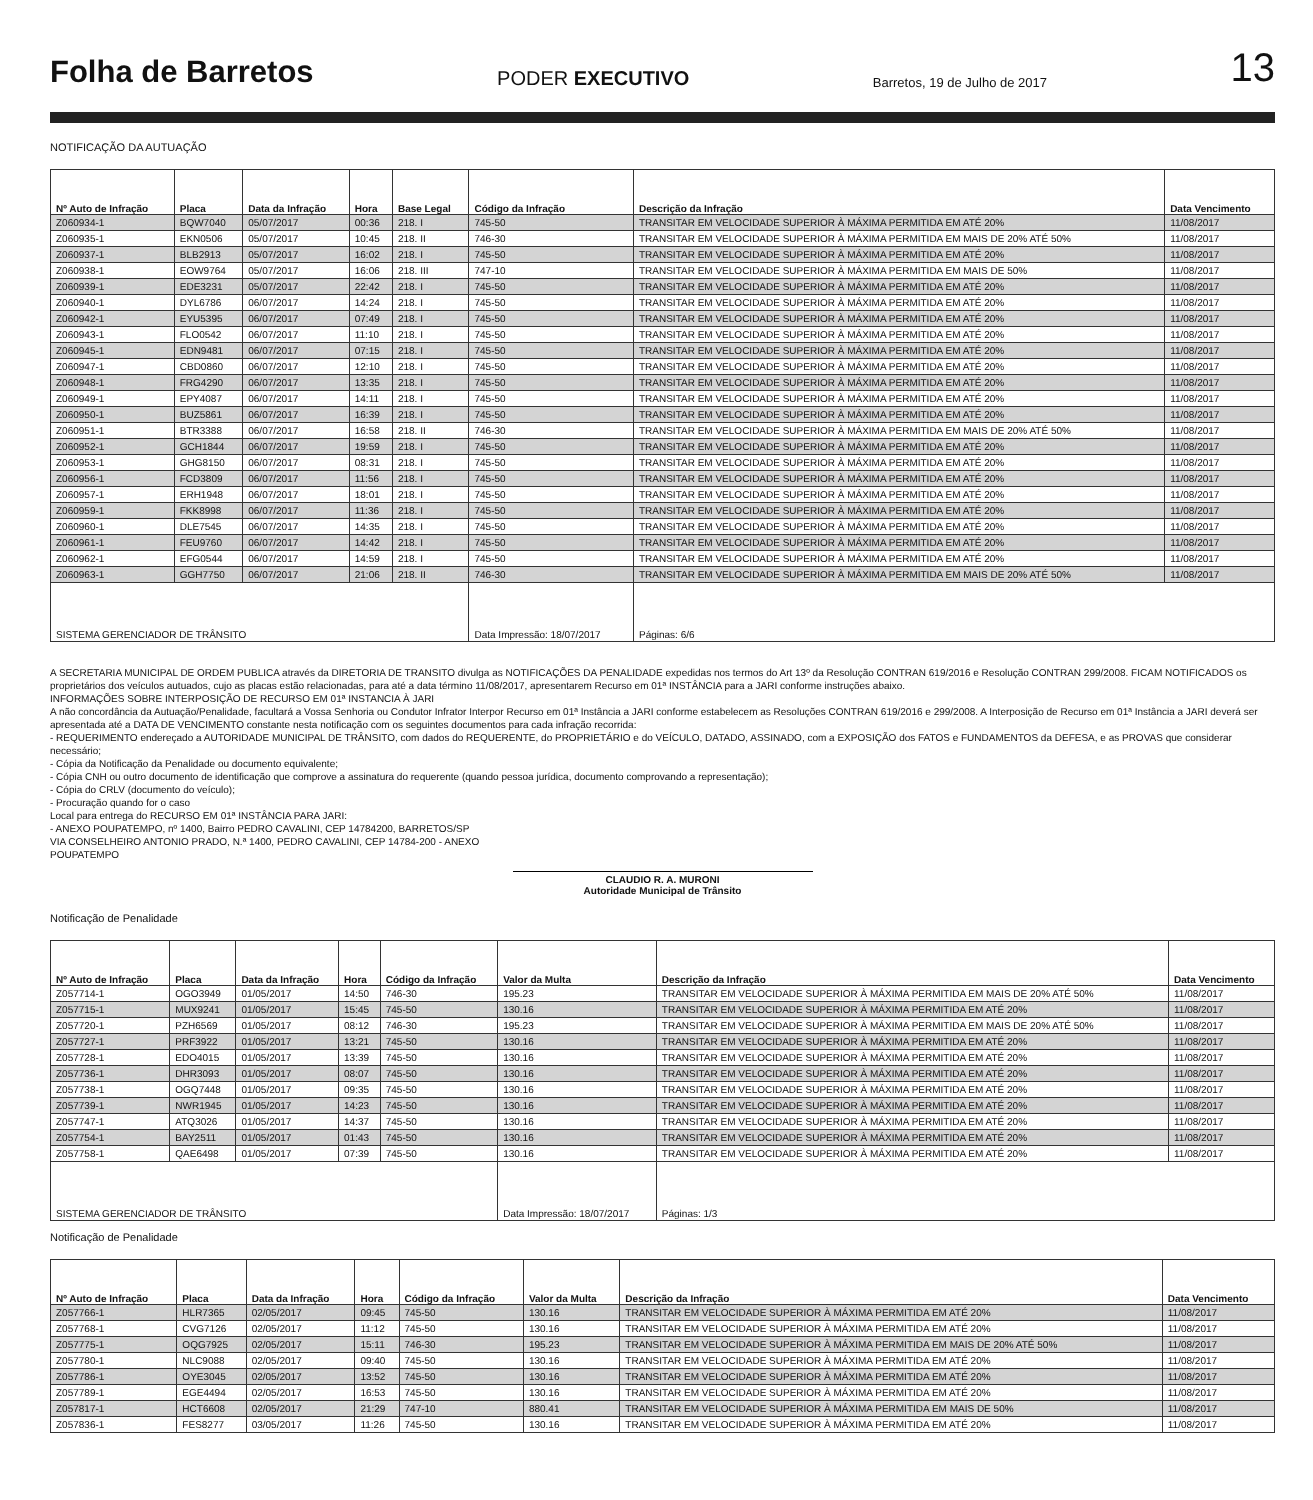Folha de Barretos PODER EXECUTIVO Barretos, 19 de Julho de 2017 13
NOTIFICAÇÃO DA AUTUAÇÃO
| Nº Auto de Infração | Placa | Data da Infração | Hora | Base Legal | Código da Infração | Descrição da Infração | Data Vencimento |
| --- | --- | --- | --- | --- | --- | --- | --- |
| Z060934-1 | BQW7040 | 05/07/2017 | 00:36 | 218. I | 745-50 | TRANSITAR EM VELOCIDADE SUPERIOR À MÁXIMA PERMITIDA EM ATÉ 20% | 11/08/2017 |
| Z060935-1 | EKN0506 | 05/07/2017 | 10:45 | 218. II | 746-30 | TRANSITAR EM VELOCIDADE SUPERIOR À MÁXIMA PERMITIDA EM MAIS DE 20% ATÉ 50% | 11/08/2017 |
| Z060937-1 | BLB2913 | 05/07/2017 | 16:02 | 218. I | 745-50 | TRANSITAR EM VELOCIDADE SUPERIOR À MÁXIMA PERMITIDA EM ATÉ 20% | 11/08/2017 |
| Z060938-1 | EOW9764 | 05/07/2017 | 16:06 | 218. III | 747-10 | TRANSITAR EM VELOCIDADE SUPERIOR À MÁXIMA PERMITIDA EM MAIS DE 50% | 11/08/2017 |
| Z060939-1 | EDE3231 | 05/07/2017 | 22:42 | 218. I | 745-50 | TRANSITAR EM VELOCIDADE SUPERIOR À MÁXIMA PERMITIDA EM ATÉ 20% | 11/08/2017 |
| Z060940-1 | DYL6786 | 06/07/2017 | 14:24 | 218. I | 745-50 | TRANSITAR EM VELOCIDADE SUPERIOR À MÁXIMA PERMITIDA EM ATÉ 20% | 11/08/2017 |
| Z060942-1 | EYU5395 | 06/07/2017 | 07:49 | 218. I | 745-50 | TRANSITAR EM VELOCIDADE SUPERIOR À MÁXIMA PERMITIDA EM ATÉ 20% | 11/08/2017 |
| Z060943-1 | FLO0542 | 06/07/2017 | 11:10 | 218. I | 745-50 | TRANSITAR EM VELOCIDADE SUPERIOR À MÁXIMA PERMITIDA EM ATÉ 20% | 11/08/2017 |
| Z060945-1 | EDN9481 | 06/07/2017 | 07:15 | 218. I | 745-50 | TRANSITAR EM VELOCIDADE SUPERIOR À MÁXIMA PERMITIDA EM ATÉ 20% | 11/08/2017 |
| Z060947-1 | CBD0860 | 06/07/2017 | 12:10 | 218. I | 745-50 | TRANSITAR EM VELOCIDADE SUPERIOR À MÁXIMA PERMITIDA EM ATÉ 20% | 11/08/2017 |
| Z060948-1 | FRG4290 | 06/07/2017 | 13:35 | 218. I | 745-50 | TRANSITAR EM VELOCIDADE SUPERIOR À MÁXIMA PERMITIDA EM ATÉ 20% | 11/08/2017 |
| Z060949-1 | EPY4087 | 06/07/2017 | 14:11 | 218. I | 745-50 | TRANSITAR EM VELOCIDADE SUPERIOR À MÁXIMA PERMITIDA EM ATÉ 20% | 11/08/2017 |
| Z060950-1 | BUZ5861 | 06/07/2017 | 16:39 | 218. I | 745-50 | TRANSITAR EM VELOCIDADE SUPERIOR À MÁXIMA PERMITIDA EM ATÉ 20% | 11/08/2017 |
| Z060951-1 | BTR3388 | 06/07/2017 | 16:58 | 218. II | 746-30 | TRANSITAR EM VELOCIDADE SUPERIOR À MÁXIMA PERMITIDA EM MAIS DE 20% ATÉ 50% | 11/08/2017 |
| Z060952-1 | GCH1844 | 06/07/2017 | 19:59 | 218. I | 745-50 | TRANSITAR EM VELOCIDADE SUPERIOR À MÁXIMA PERMITIDA EM ATÉ 20% | 11/08/2017 |
| Z060953-1 | GHG8150 | 06/07/2017 | 08:31 | 218. I | 745-50 | TRANSITAR EM VELOCIDADE SUPERIOR À MÁXIMA PERMITIDA EM ATÉ 20% | 11/08/2017 |
| Z060956-1 | FCD3809 | 06/07/2017 | 11:56 | 218. I | 745-50 | TRANSITAR EM VELOCIDADE SUPERIOR À MÁXIMA PERMITIDA EM ATÉ 20% | 11/08/2017 |
| Z060957-1 | ERH1948 | 06/07/2017 | 18:01 | 218. I | 745-50 | TRANSITAR EM VELOCIDADE SUPERIOR À MÁXIMA PERMITIDA EM ATÉ 20% | 11/08/2017 |
| Z060959-1 | FKK8998 | 06/07/2017 | 11:36 | 218. I | 745-50 | TRANSITAR EM VELOCIDADE SUPERIOR À MÁXIMA PERMITIDA EM ATÉ 20% | 11/08/2017 |
| Z060960-1 | DLE7545 | 06/07/2017 | 14:35 | 218. I | 745-50 | TRANSITAR EM VELOCIDADE SUPERIOR À MÁXIMA PERMITIDA EM ATÉ 20% | 11/08/2017 |
| Z060961-1 | FEU9760 | 06/07/2017 | 14:42 | 218. I | 745-50 | TRANSITAR EM VELOCIDADE SUPERIOR À MÁXIMA PERMITIDA EM ATÉ 20% | 11/08/2017 |
| Z060962-1 | EFG0544 | 06/07/2017 | 14:59 | 218. I | 745-50 | TRANSITAR EM VELOCIDADE SUPERIOR À MÁXIMA PERMITIDA EM ATÉ 20% | 11/08/2017 |
| Z060963-1 | GGH7750 | 06/07/2017 | 21:06 | 218. II | 746-30 | TRANSITAR EM VELOCIDADE SUPERIOR À MÁXIMA PERMITIDA EM MAIS DE 20% ATÉ 50% | 11/08/2017 |
| SISTEMA GERENCIADOR DE TRÂNSITO | | | | | Data Impressão: 18/07/2017 | Páginas: 6/6 | |
A SECRETARIA MUNICIPAL DE ORDEM PUBLICA através da DIRETORIA DE TRANSITO divulga as NOTIFICAÇÕES DA PENALIDADE expedidas nos termos do Art 13º da Resolução CONTRAN 619/2016 e Resolução CONTRAN 299/2008. FICAM NOTIFICADOS os proprietários dos veículos autuados, cujo as placas estão relacionadas, para até a data término 11/08/2017, apresentarem Recurso em 01ª INSTÂNCIA para a JARI conforme instruções abaixo.
INFORMAÇÕES SOBRE INTERPOSIÇÃO DE RECURSO EM 01ª INSTANCIA À JARI
A não concordância da Autuação/Penalidade, facultará a Vossa Senhoria ou Condutor Infrator Interpor Recurso em 01ª Instância a JARI conforme estabelecem as Resoluções CONTRAN 619/2016 e 299/2008. A Interposição de Recurso em 01ª Instância a JARI deverá ser apresentada até a DATA DE VENCIMENTO constante nesta notificação com os seguintes documentos para cada infração recorrida:
- REQUERIMENTO endereçado a AUTORIDADE MUNICIPAL DE TRÂNSITO, com dados do REQUERENTE, do PROPRIETÁRIO e do VEÍCULO, DATADO, ASSINADO, com a EXPOSIÇÃO dos FATOS e FUNDAMENTOS da DEFESA, e as PROVAS que considerar necessário;
- Cópia da Notificação da Penalidade ou documento equivalente;
- Cópia CNH ou outro documento de identificação que comprove a assinatura do requerente (quando pessoa jurídica, documento comprovando a representação);
- Cópia do CRLV (documento do veículo);
- Procuração quando for o caso
Local para entrega do RECURSO EM 01ª INSTÂNCIA PARA JARI:
- ANEXO POUPATEMPO, nº 1400, Bairro PEDRO CAVALINI, CEP 14784200, BARRETOS/SP
VIA CONSELHEIRO ANTONIO PRADO, N.ª 1400, PEDRO CAVALINI, CEP 14784-200 - ANEXO
POUPATEMPO
CLAUDIO R. A. MURONI
Autoridade Municipal de Trânsito
Notificação de Penalidade
| Nº Auto de Infração | Placa | Data da Infração | Hora | Código da Infração | Valor da Multa | Descrição da Infração | Data Vencimento |
| --- | --- | --- | --- | --- | --- | --- | --- |
| Z057714-1 | OGO3949 | 01/05/2017 | 14:50 | 746-30 | 195.23 | TRANSITAR EM VELOCIDADE SUPERIOR À MÁXIMA PERMITIDA EM MAIS DE 20% ATÉ 50% | 11/08/2017 |
| Z057715-1 | MUX9241 | 01/05/2017 | 15:45 | 745-50 | 130.16 | TRANSITAR EM VELOCIDADE SUPERIOR À MÁXIMA PERMITIDA EM ATÉ 20% | 11/08/2017 |
| Z057720-1 | PZH6569 | 01/05/2017 | 08:12 | 746-30 | 195.23 | TRANSITAR EM VELOCIDADE SUPERIOR À MÁXIMA PERMITIDA EM MAIS DE 20% ATÉ 50% | 11/08/2017 |
| Z057727-1 | PRF3922 | 01/05/2017 | 13:21 | 745-50 | 130.16 | TRANSITAR EM VELOCIDADE SUPERIOR À MÁXIMA PERMITIDA EM ATÉ 20% | 11/08/2017 |
| Z057728-1 | EDO4015 | 01/05/2017 | 13:39 | 745-50 | 130.16 | TRANSITAR EM VELOCIDADE SUPERIOR À MÁXIMA PERMITIDA EM ATÉ 20% | 11/08/2017 |
| Z057736-1 | DHR3093 | 01/05/2017 | 08:07 | 745-50 | 130.16 | TRANSITAR EM VELOCIDADE SUPERIOR À MÁXIMA PERMITIDA EM ATÉ 20% | 11/08/2017 |
| Z057738-1 | OGQ7448 | 01/05/2017 | 09:35 | 745-50 | 130.16 | TRANSITAR EM VELOCIDADE SUPERIOR À MÁXIMA PERMITIDA EM ATÉ 20% | 11/08/2017 |
| Z057739-1 | NWR1945 | 01/05/2017 | 14:23 | 745-50 | 130.16 | TRANSITAR EM VELOCIDADE SUPERIOR À MÁXIMA PERMITIDA EM ATÉ 20% | 11/08/2017 |
| Z057747-1 | ATQ3026 | 01/05/2017 | 14:37 | 745-50 | 130.16 | TRANSITAR EM VELOCIDADE SUPERIOR À MÁXIMA PERMITIDA EM ATÉ 20% | 11/08/2017 |
| Z057754-1 | BAY2511 | 01/05/2017 | 01:43 | 745-50 | 130.16 | TRANSITAR EM VELOCIDADE SUPERIOR À MÁXIMA PERMITIDA EM ATÉ 20% | 11/08/2017 |
| Z057758-1 | QAE6498 | 01/05/2017 | 07:39 | 745-50 | 130.16 | TRANSITAR EM VELOCIDADE SUPERIOR À MÁXIMA PERMITIDA EM ATÉ 20% | 11/08/2017 |
| SISTEMA GERENCIADOR DE TRÂNSITO | | | | | Data Impressão: 18/07/2017 | Páginas: 1/3 | |
Notificação de Penalidade
| Nº Auto de Infração | Placa | Data da Infração | Hora | Código da Infração | Valor da Multa | Descrição da Infração | Data Vencimento |
| --- | --- | --- | --- | --- | --- | --- | --- |
| Z057766-1 | HLR7365 | 02/05/2017 | 09:45 | 745-50 | 130.16 | TRANSITAR EM VELOCIDADE SUPERIOR À MÁXIMA PERMITIDA EM ATÉ 20% | 11/08/2017 |
| Z057768-1 | CVG7126 | 02/05/2017 | 11:12 | 745-50 | 130.16 | TRANSITAR EM VELOCIDADE SUPERIOR À MÁXIMA PERMITIDA EM ATÉ 20% | 11/08/2017 |
| Z057775-1 | OQG7925 | 02/05/2017 | 15:11 | 746-30 | 195.23 | TRANSITAR EM VELOCIDADE SUPERIOR À MÁXIMA PERMITIDA EM MAIS DE 20% ATÉ 50% | 11/08/2017 |
| Z057780-1 | NLC9088 | 02/05/2017 | 09:40 | 745-50 | 130.16 | TRANSITAR EM VELOCIDADE SUPERIOR À MÁXIMA PERMITIDA EM ATÉ 20% | 11/08/2017 |
| Z057786-1 | OYE3045 | 02/05/2017 | 13:52 | 745-50 | 130.16 | TRANSITAR EM VELOCIDADE SUPERIOR À MÁXIMA PERMITIDA EM ATÉ 20% | 11/08/2017 |
| Z057789-1 | EGE4494 | 02/05/2017 | 16:53 | 745-50 | 130.16 | TRANSITAR EM VELOCIDADE SUPERIOR À MÁXIMA PERMITIDA EM ATÉ 20% | 11/08/2017 |
| Z057817-1 | HCT6608 | 02/05/2017 | 21:29 | 747-10 | 880.41 | TRANSITAR EM VELOCIDADE SUPERIOR À MÁXIMA PERMITIDA EM MAIS DE 50% | 11/08/2017 |
| Z057836-1 | FES8277 | 03/05/2017 | 11:26 | 745-50 | 130.16 | TRANSITAR EM VELOCIDADE SUPERIOR À MÁXIMA PERMITIDA EM ATÉ 20% | 11/08/2017 |